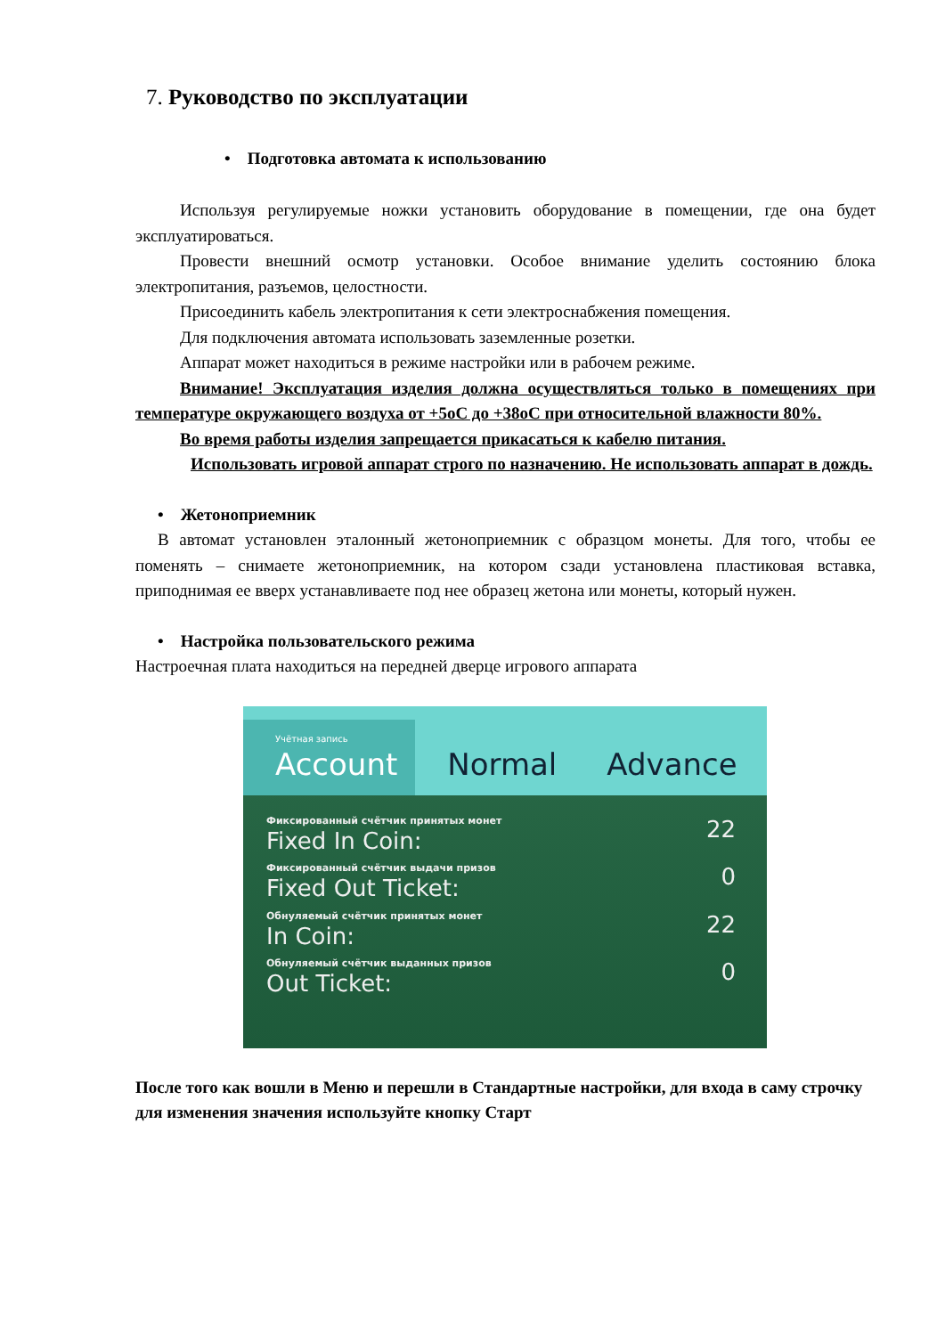7. Руководство по эксплуатации
• Подготовка автомата к использованию
Используя регулируемые ножки установить оборудование в помещении, где она будет эксплуатироваться.
Провести внешний осмотр установки. Особое внимание уделить состоянию блока электропитания, разъемов, целостности.
Присоединить кабель электропитания к сети электроснабжения помещения.
Для подключения автомата использовать заземленные розетки.
Аппарат может находиться в режиме настройки или в рабочем режиме.
Внимание! Эксплуатация изделия должна осуществляться только в помещениях при температуре окружающего воздуха от +5оС до +38оС при относительной влажности 80%.
Во время работы изделия запрещается прикасаться к кабелю питания.
Использовать игровой аппарат строго по назначению. Не использовать аппарат в дождь.
• Жетоноприемник
В автомат установлен эталонный жетоноприемник с образцом монеты. Для того, чтобы ее поменять – снимаете жетоноприемник, на котором сзади установлена пластиковая вставка, приподнимая ее вверх устанавливаете под нее образец жетона или монеты, который нужен.
• Настройка пользовательского режима
Настроечная плата находиться на передней дверце игрового аппарата
Учётная запись
Account
Normal
Advance
Фиксированный счётчик принятых монет
Fixed In Coin:
22
Фиксированный счётчик выдачи призов
Fixed Out Ticket:
0
Обнуляемый счётчик принятых монет
In Coin:
22
Обнуляемый счётчик выданных призов
Out Ticket:
0
После того как вошли в Меню и перешли в Стандартные настройки, для входа в саму строчку для изменения значения используйте кнопку Старт